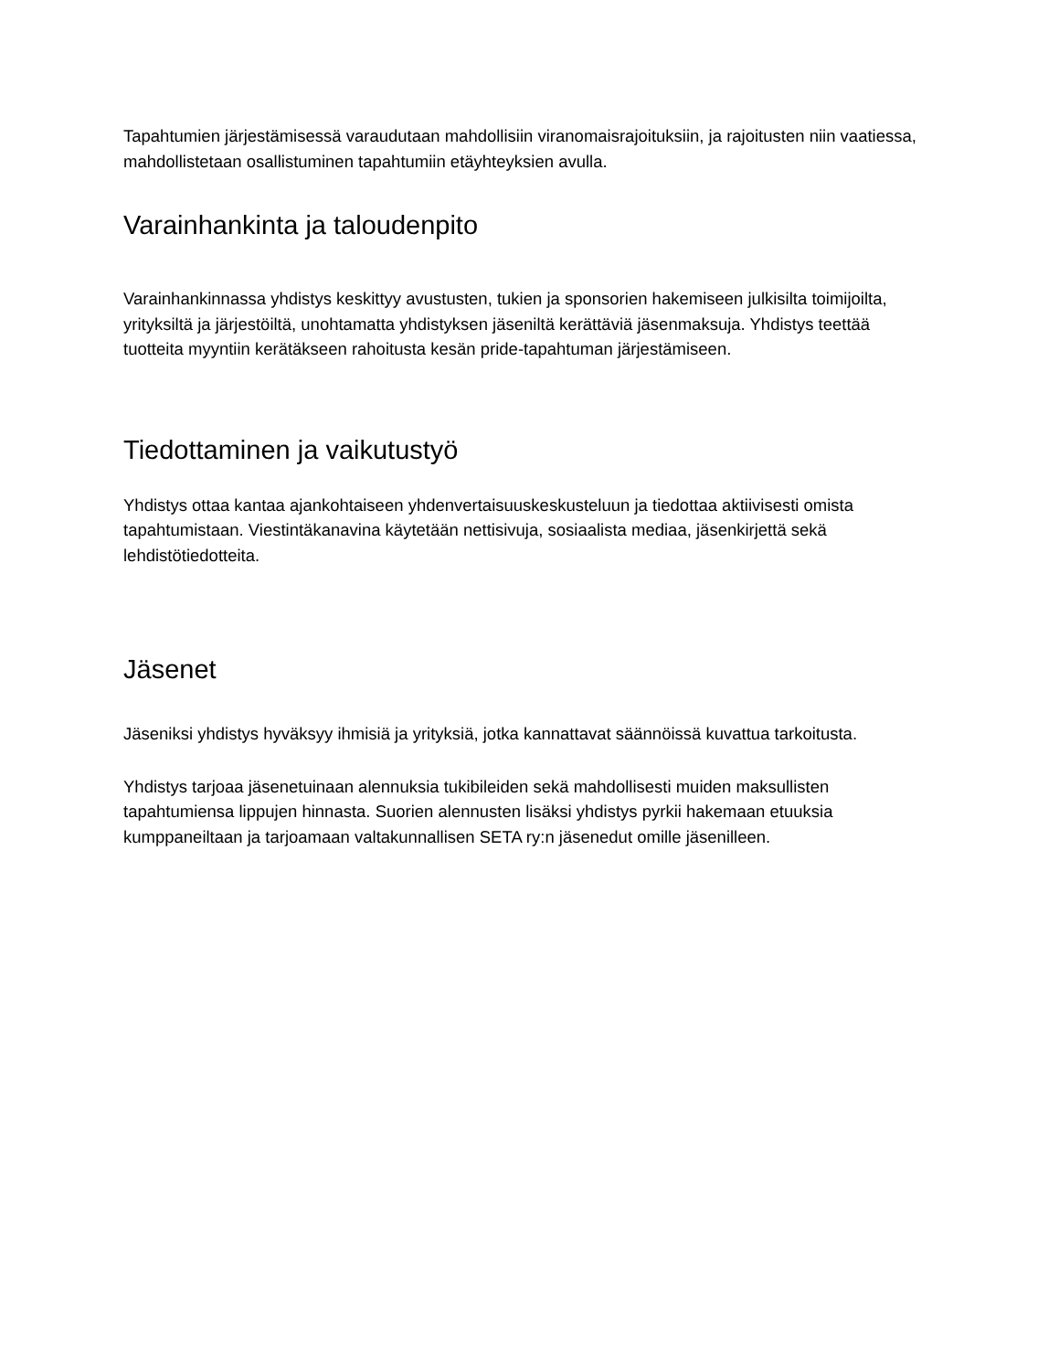Tapahtumien järjestämisessä varaudutaan mahdollisiin viranomaisrajoituksiin, ja rajoitusten niin vaatiessa, mahdollistetaan osallistuminen tapahtumiin etäyhteyksien avulla.
Varainhankinta ja taloudenpito
Varainhankinnassa yhdistys keskittyy avustusten, tukien ja sponsorien hakemiseen julkisilta toimijoilta, yrityksiltä ja järjestöiltä, unohtamatta yhdistyksen jäseniltä kerättäviä jäsenmaksuja. Yhdistys teettää tuotteita myyntiin kerätäkseen rahoitusta kesän pride-tapahtuman järjestämiseen.
Tiedottaminen ja vaikutustyö
Yhdistys ottaa kantaa ajankohtaiseen yhdenvertaisuuskeskusteluun ja tiedottaa aktiivisesti omista tapahtumistaan. Viestintäkanavina käytetään nettisivuja, sosiaalista mediaa, jäsenkirjettä sekä lehdistötiedotteita.
Jäsenet
Jäseniksi yhdistys hyväksyy ihmisiä ja yrityksiä, jotka kannattavat säännöissä kuvattua tarkoitusta.
Yhdistys tarjoaa jäsenetuinaan alennuksia tukibileiden sekä mahdollisesti muiden maksullisten tapahtumiensa lippujen hinnasta. Suorien alennusten lisäksi yhdistys pyrkii hakemaan etuuksia kumppaneiltaan ja tarjoamaan valtakunnallisen SETA ry:n jäsenedut omille jäsenilleen.